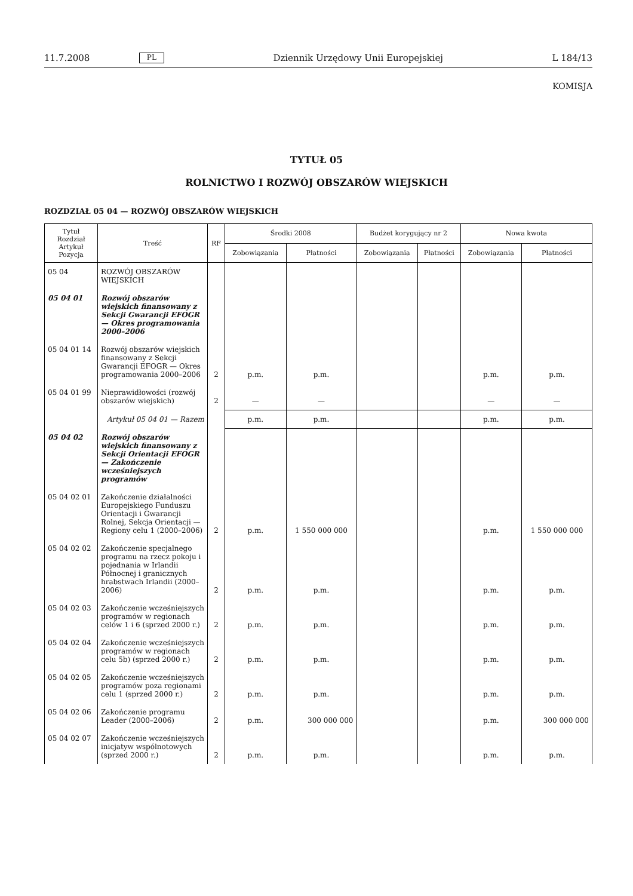11.7.2008 PL Dziennik Urzędowy Unii Europejskiej L 184/13
KOMISJA
TYTUŁ 05
ROLNICTWO I ROZWÓJ OBSZARÓW WIEJSKICH
ROZDZIAŁ 05 04 — ROZWÓJ OBSZARÓW WIEJSKICH
| Tytuł Rozdział Artykuł Pozycja | Treść | RF | Środki 2008 | | Budżet korygujący nr 2 | | Nowa kwota | |
| --- | --- | --- | --- | --- | --- | --- | --- | --- |
| | | | Zobowiązania | Płatności | Zobowiązania | Płatności | Zobowiązania | Płatności |
| 05 04 | ROZWÓJ OBSZARÓW WIEJSKICH | | | | | | | |
| 05 04 01 | Rozwój obszarów wiejskich finansowany z Sekcji Gwarancji EFOGR — Okres programowania 2000–2006 | | | | | | | |
| 05 04 01 14 | Rozwój obszarów wiejskich finansowany z Sekcji Gwarancji EFOGR — Okres programowania 2000–2006 | 2 | p.m. | p.m. | | | p.m. | p.m. |
| 05 04 01 99 | Nieprawidłowości (rozwój obszarów wiejskich) | 2 | — | — | | | — | — |
| | Artykuł 05 04 01 — Razem | | p.m. | p.m. | | | p.m. | p.m. |
| 05 04 02 | Rozwój obszarów wiejskich finansowany z Sekcji Orientacji EFOGR — Zakończenie wcześniejszych programów | | | | | | | |
| 05 04 02 01 | Zakończenie działalności Europejskiego Funduszu Orientacji i Gwarancji Rolnej, Sekcja Orientacji — Regiony celu 1 (2000–2006) | 2 | p.m. | 1 550 000 000 | | | p.m. | 1 550 000 000 |
| 05 04 02 02 | Zakończenie specjalnego programu na rzecz pokoju i pojednania w Irlandii Północnej i granicznych hrabstwach Irlandii (2000–2006) | 2 | p.m. | p.m. | | | p.m. | p.m. |
| 05 04 02 03 | Zakończenie wcześniejszych programów w regionach celów 1 i 6 (sprzed 2000 r.) | 2 | p.m. | p.m. | | | p.m. | p.m. |
| 05 04 02 04 | Zakończenie wcześniejszych programów w regionach celu 5b) (sprzed 2000 r.) | 2 | p.m. | p.m. | | | p.m. | p.m. |
| 05 04 02 05 | Zakończenie wcześniejszych programów poza regionami celu 1 (sprzed 2000 r.) | 2 | p.m. | p.m. | | | p.m. | p.m. |
| 05 04 02 06 | Zakończenie programu Leader (2000–2006) | 2 | p.m. | 300 000 000 | | | p.m. | 300 000 000 |
| 05 04 02 07 | Zakończenie wcześniejszych inicjatyw wspólnotowych (sprzed 2000 r.) | 2 | p.m. | p.m. | | | p.m. | p.m. |